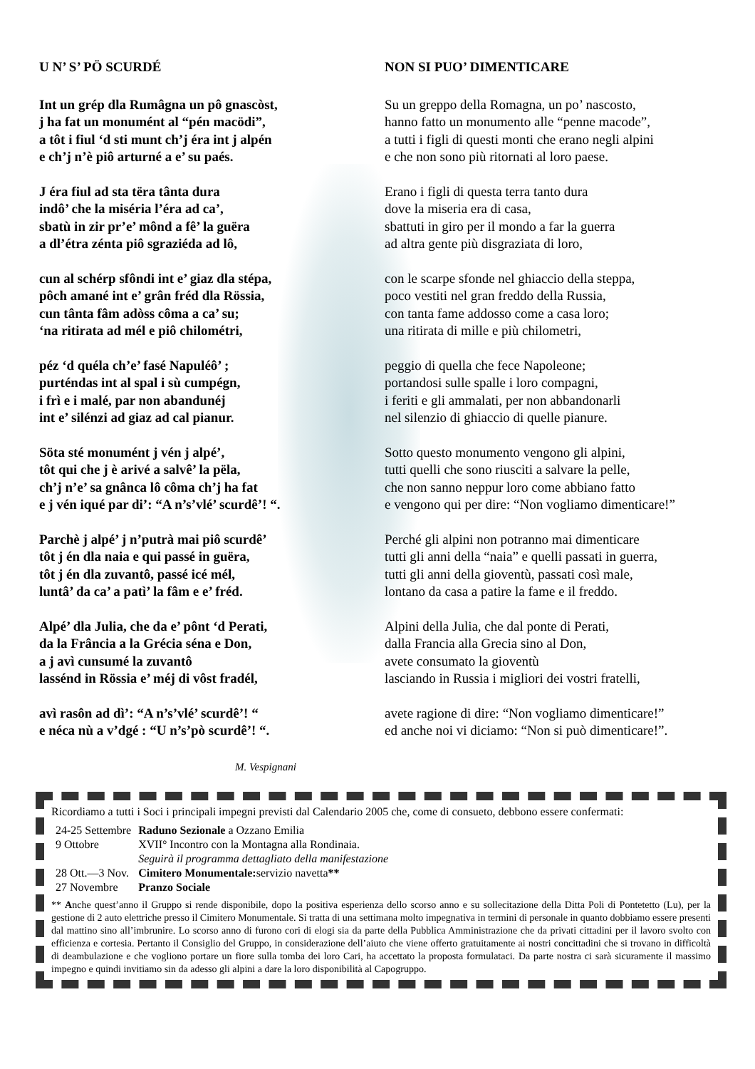U N’ S’ PÖ SCURDÉ
Int un grép dla Rumâgna un pô gnascòst,
j ha fat un monumént al “pén macödi”,
a tôt i fiul ‘d sti munt ch’j éra int j alpén
e ch’j n’è piô arturné a e’ su paés.
J éra fiul ad sta tëra tânta dura
indô’ che la miséria l’éra ad ca’,
sbatù in zir pr’e’ mônd a fê’ la guëra
a dl’étra zénta piô sgraziéda ad lô,
cun al schérp sfôndi int e’ giaz dla stépa,
pôch amané int e’ grân fréd dla Rössia,
cun tânta fâm adòss côma a ca’ su;
‘na ritirata ad mél e piô chilométri,
péz ‘d quéla ch’e’ fasé Napuléô’ ;
purténdas int al spal i sù cumpégn,
i frì e i malé, par non abandunéj
int e’ silénzi ad giaz ad cal pianur.
Söta sté monumént j vén j alpé’,
tôt qui che j è arivé a salvê’ la pëla,
ch’j n’e’ sa gnânca lô côma ch’j ha fat
e j vén iqué par di’: “A n’s’vlé’ scurdê’! “.
Parchè j alpé’ j n’putrà mai piô scurdê’
tôt j én dla naia e qui passé in guëra,
tôt j én dla zuvantô, passé icé mél,
luntâ’ da ca’ a patì’ la fâm e e’ fréd.
Alpé’ dla Julia, che da e’ pônt ‘d Perati,
da la Frância a la Grécia séna e Don,
a j avì cunsumé la zuvantô
lassénd in Rössia e’ méj di vôst fradél,
avì rasôn ad dì’: “A n’s’vlé’ scurdê’! “
e néca nù a v’dgé : “U n’s’pò scurdê’! “.
NON SI PUO’ DIMENTICARE
Su un greppo della Romagna, un po’ nascosto,
hanno fatto un monumento alle “penne macode”,
a tutti i figli di questi monti che erano negli alpini
e che non sono più ritornati al loro paese.
Erano i figli di questa terra tanto dura
dove la miseria era di casa,
sbattuti in giro per il mondo a far la guerra
ad altra gente più disgraziata di loro,
con le scarpe sfonde nel ghiaccio della steppa,
poco vestiti nel gran freddo della Russia,
con tanta fame addosso come a casa loro;
una ritirata di mille e più chilometri,
peggio di quella che fece Napoleone;
portandosi sulle spalle i loro compagni,
i feriti e gli ammalati, per non abbandonarli
nel silenzio di ghiaccio di quelle pianure.
Sotto questo monumento vengono gli alpini,
tutti quelli che sono riusciti a salvare la pelle,
che non sanno neppur loro come abbiano fatto
e vengono qui per dire: “Non vogliamo dimenticare!”
Perché gli alpini non potranno mai dimenticare
tutti gli anni della “naia” e quelli passati in guerra,
tutti gli anni della gioventù, passati così male,
lontano da casa a patire la fame e il freddo.
Alpini della Julia, che dal ponte di Perati,
dalla Francia alla Grecia sino al Don,
avete consumato la gioventù
lasciando in Russia i migliori dei vostri fratelli,
avete ragione di dire: “Non vogliamo dimenticare!”
ed anche noi vi diciamo: “Non si può dimenticare!”.
M. Vespignani
Ricordiamo a tutti i Soci i principali impegni previsti dal Calendario 2005 che, come di consueto, debbono essere confermati:
| 24-25 Settembre | Raduno Sezionale a Ozzano Emilia |
| 9 Ottobre | XVII° Incontro con la Montagna alla Rondinaia. Seguirà il programma dettagliato della manifestazione |
| 28 Ott.—3 Nov. | Cimitero Monumentale: servizio navetta ** |
| 27 Novembre | Pranzo Sociale |
** Anche quest’anno il Gruppo si rende disponibile, dopo la positiva esperienza dello scorso anno e su sollecitazione della Ditta Poli di Pontetetto (Lu), per la gestione di 2 auto elettriche presso il Cimitero Monumentale. Si tratta di una settimana molto impegnativa in termini di personale in quanto dobbiamo essere presenti dal mattino sino all’imbrunire. Lo scorso anno di furono cori di elogi sia da parte della Pubblica Amministrazione che da privati cittadini per il lavoro svolto con efficienza e cortesia. Pertanto il Consiglio del Gruppo, in considerazione dell’aiuto che viene offerto gratuitamente ai nostri concittadini che si trovano in difficoltà di deambulazione e che vogliono portare un fiore sulla tomba dei loro Cari, ha accettato la proposta formulataci. Da parte nostra ci sarà sicuramente il massimo impegno e quindi invitiamo sin da adesso gli alpini a dare la loro disponibilità al Capogruppo.